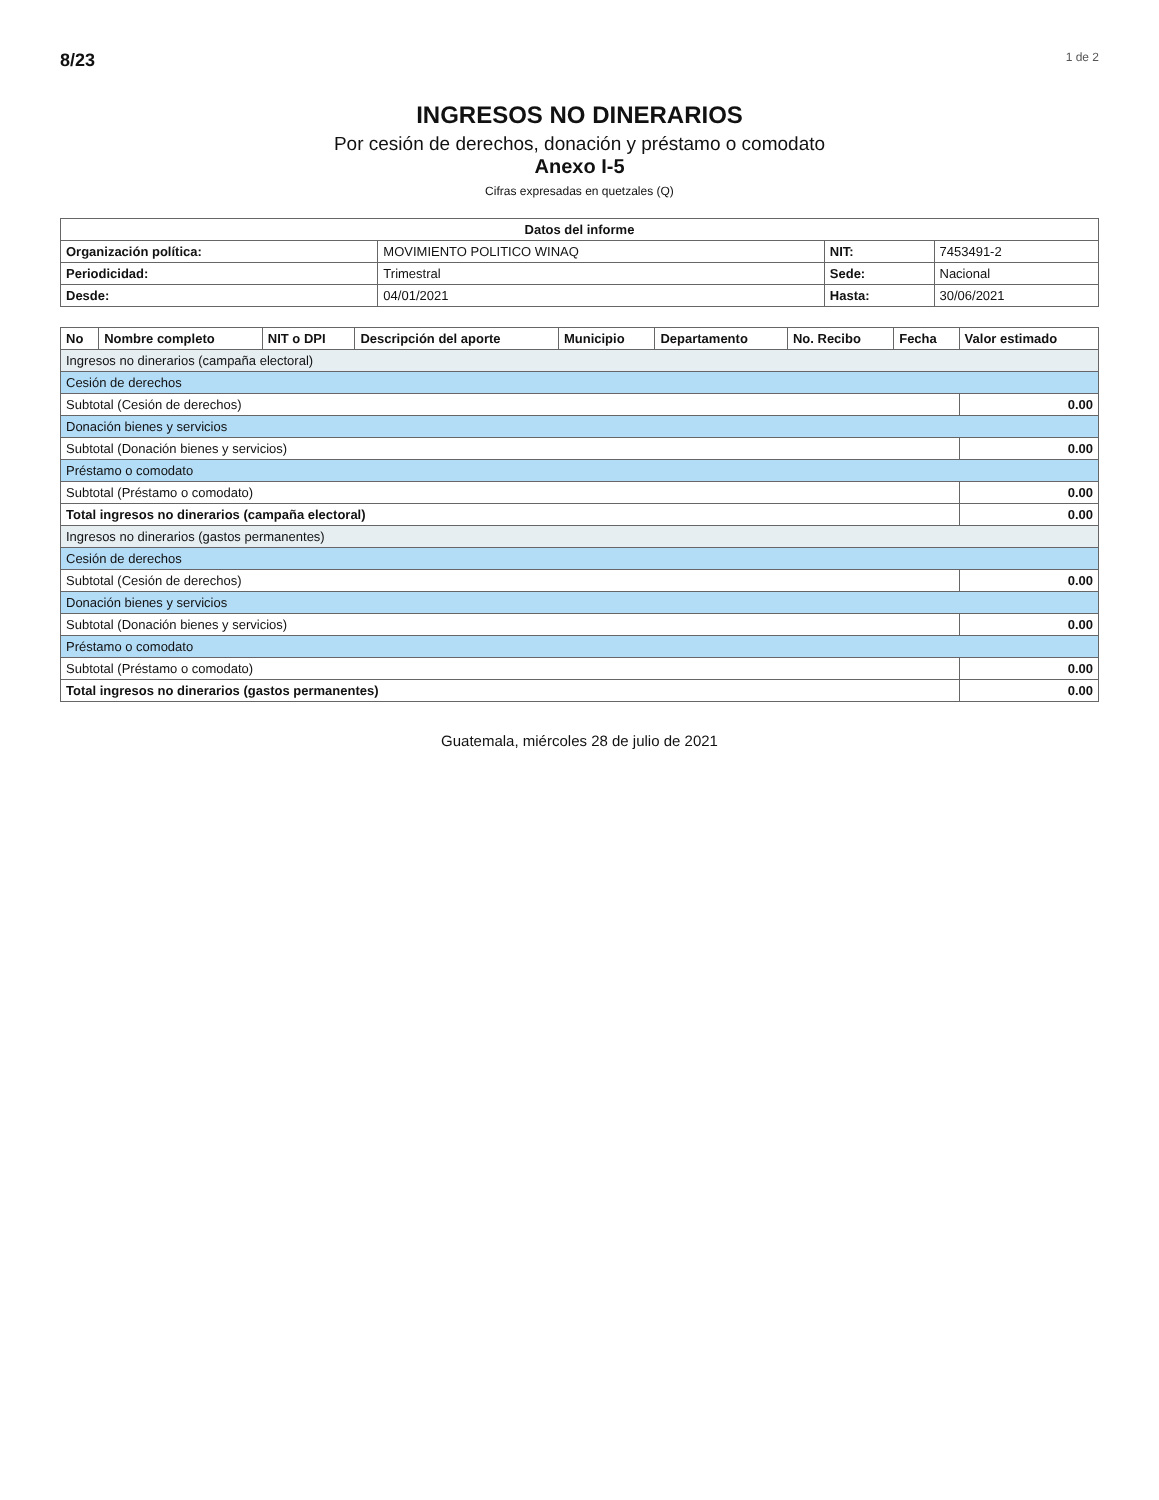8/23 1 de 2
INGRESOS NO DINERARIOS
Por cesión de derechos, donación y préstamo o comodato
Anexo I-5
Cifras expresadas en quetzales (Q)
| Datos del informe | | | |
| --- | --- | --- | --- |
| Organización política: | MOVIMIENTO POLITICO WINAQ | NIT: | 7453491-2 |
| Periodicidad: | Trimestral | Sede: | Nacional |
| Desde: | 04/01/2021 | Hasta: | 30/06/2021 |
| No | Nombre completo | NIT o DPI | Descripción del aporte | Municipio | Departamento | No. Recibo | Fecha | Valor estimado |
| --- | --- | --- | --- | --- | --- | --- | --- | --- |
| Ingresos no dinerarios (campaña electoral) | | | | | | | | |
| Cesión de derechos | | | | | | | | |
| Subtotal (Cesión de derechos) | | | | | | | | 0.00 |
| Donación bienes y servicios | | | | | | | | |
| Subtotal (Donación bienes y servicios) | | | | | | | | 0.00 |
| Préstamo o comodato | | | | | | | | |
| Subtotal (Préstamo o comodato) | | | | | | | | 0.00 |
| Total ingresos no dinerarios (campaña electoral) | | | | | | | | 0.00 |
| Ingresos no dinerarios (gastos permanentes) | | | | | | | | |
| Cesión de derechos | | | | | | | | |
| Subtotal (Cesión de derechos) | | | | | | | | 0.00 |
| Donación bienes y servicios | | | | | | | | |
| Subtotal (Donación bienes y servicios) | | | | | | | | 0.00 |
| Préstamo o comodato | | | | | | | | |
| Subtotal (Préstamo o comodato) | | | | | | | | 0.00 |
| Total ingresos no dinerarios (gastos permanentes) | | | | | | | | 0.00 |
Guatemala, miércoles 28 de julio de 2021